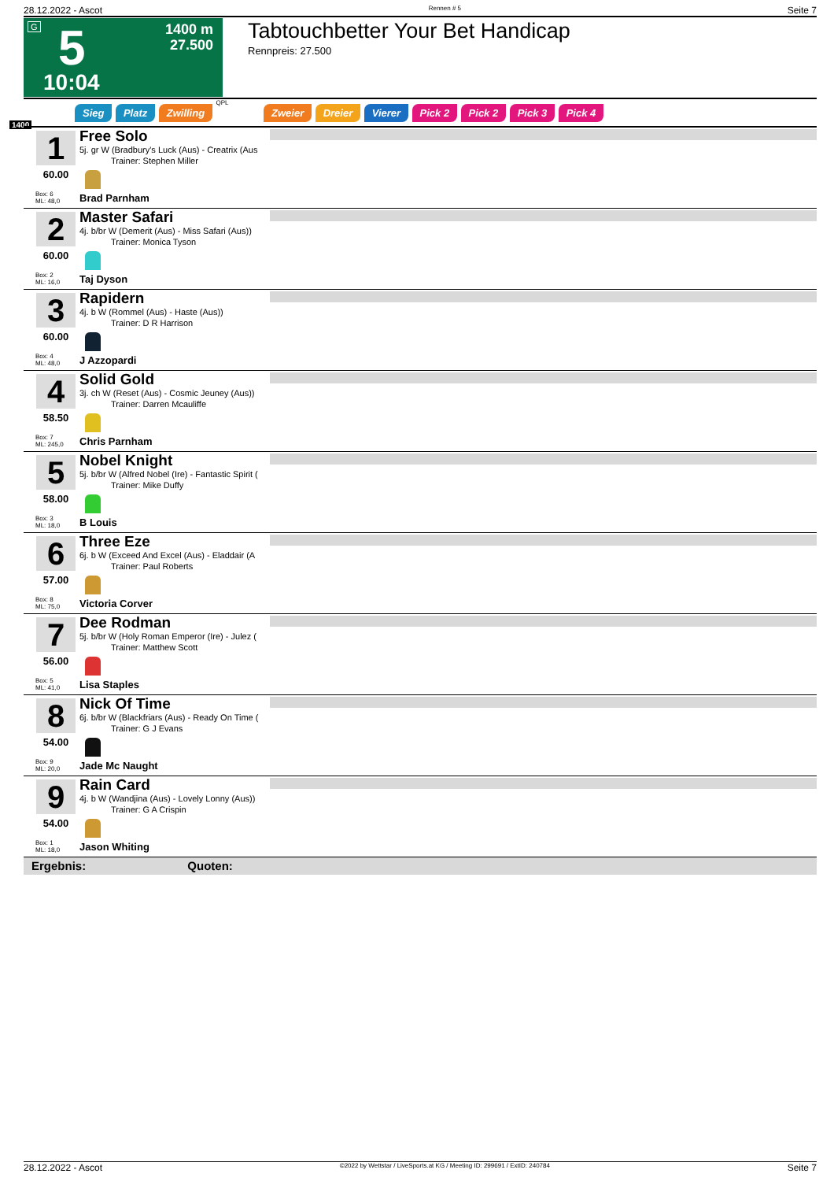28.12.2022 - Ascot Rennen # 5 Seite 7
G 5
1400 m
27.500
10:04
Tabtouchbetter Your Bet Handicap
Rennpreis: 27.500
1400
Sieg Platz Zwilling QPL Zweier Dreier Vierer Pick 2 Pick 2 Pick 3 Pick 4
1
60.00
Box: 6
ML: 48,0
Free Solo
5j. gr W (Bradbury's Luck (Aus) - Creatrix (Aus
Trainer: Stephen Miller
Brad Parnham
2
60.00
Box: 2
ML: 16,0
Master Safari
4j. b/br W (Demerit (Aus) - Miss Safari (Aus))
Trainer: Monica Tyson
Taj Dyson
3
60.00
Box: 4
ML: 48,0
Rapidern
4j. b W (Rommel (Aus) - Haste (Aus))
Trainer: D R Harrison
J Azzopardi
4
58.50
Box: 7
ML: 245,0
Solid Gold
3j. ch W (Reset (Aus) - Cosmic Jeuney (Aus))
Trainer: Darren Mcauliffe
Chris Parnham
5
58.00
Box: 3
ML: 18,0
Nobel Knight
5j. b/br W (Alfred Nobel (Ire) - Fantastic Spirit (
Trainer: Mike Duffy
B Louis
6
57.00
Box: 8
ML: 75,0
Three Eze
6j. b W (Exceed And Excel (Aus) - Eladdair (A
Trainer: Paul Roberts
Victoria Corver
7
56.00
Box: 5
ML: 41,0
Dee Rodman
5j. b/br W (Holy Roman Emperor (Ire) - Julez (
Trainer: Matthew Scott
Lisa Staples
8
54.00
Box: 9
ML: 20,0
Nick Of Time
6j. b/br W (Blackfriars (Aus) - Ready On Time (
Trainer: G J Evans
Jade Mc Naught
9
54.00
Box: 1
ML: 18,0
Rain Card
4j. b W (Wandjina (Aus) - Lovely Lonny (Aus))
Trainer: G A Crispin
Jason Whiting
Ergebnis: Quoten:
28.12.2022 - Ascot ©2022 by Wettstar / LiveSports.at KG / Meeting ID: 299691 / ExtID: 240784 Seite 7